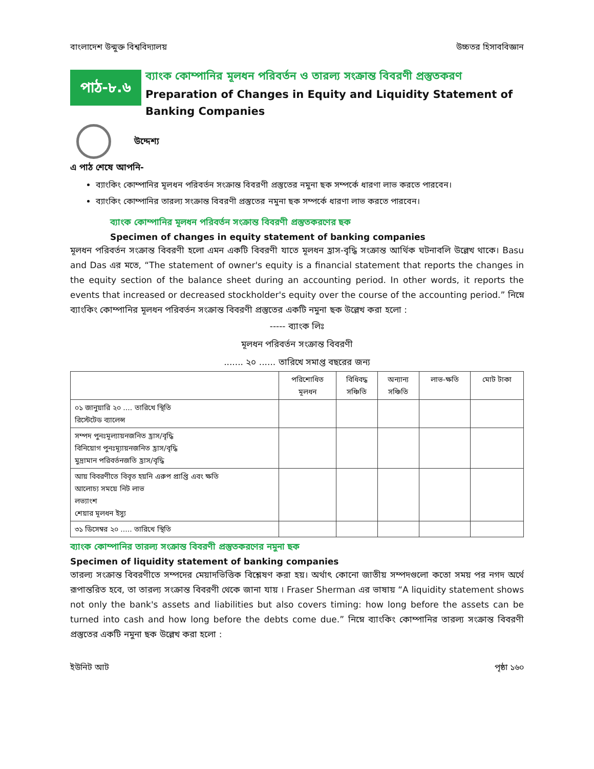বাংলাদেশ উন্মুক্ত বিশ্ববিদ্যালয় উচ্চতর হিসাববিজ্ঞান
পাঠ-৮.৬
ব্যাংক কোম্পানির মূলধন পরিবর্তন ও তারল্য সংক্রান্ত বিবরণী প্রস্তুতকরণ
Preparation of Changes in Equity and Liquidity Statement of Banking Companies
উদ্দেশ্য
এ পাঠ শেষে আপনি-
ব্যাংকিং কোম্পানির মূলধন পরিবর্তন সংক্রান্ত বিবরণী প্রস্তুতের নমুনা ছক সম্পর্কে ধারণা লাভ করতে পারবেন।
ব্যাংকিং কোম্পানির তারল্য সংক্রান্ত বিবরণী প্রস্তুতের নমুনা ছক সম্পর্কে ধারণা লাভ করতে পারবেন।
ব্যাংক কোম্পানির মূলধন পরিবর্তন সংক্রান্ত বিবরণী প্রস্তুতকরণের ছক
Specimen of changes in equity statement of banking companies
মূলধন পরিবর্তন সংক্রান্ত বিবরণী হলো এমন একটি বিবরণী যাতে মূলধন হ্রাস-বৃদ্ধি সংক্রান্ত আর্থিক ঘটনাবলি উল্লেখ থাকে। Basu and Das এর মতে, “The statement of owner's equity is a financial statement that reports the changes in the equity section of the balance sheet during an accounting period. In other words, it reports the events that increased or decreased stockholder's equity over the course of the accounting period.” নিম্নে ব্যাংকিং কোম্পানির মূলধন পরিবর্তন সংক্রান্ত বিবরণী প্রস্তুতের একটি নমুনা ছক উল্লেখ করা হলো :
----- ব্যাংক লিঃ
মূলধন পরিবর্তন সংক্রান্ত বিবরণী
....... ২০ ...... তারিখে সমাপ্ত বছরের জন্য
| | পরিশোধিত মূলধন | বিধিবদ্ধ সঞ্চিতি | অন্যান্য সঞ্চিতি | লাভ-ক্ষতি | মোট টাকা |
| --- | --- | --- | --- | --- | --- |
| ০১ জানুয়ারি ২০ .... তারিখে স্থিতি রিস্টেটেড ব্যালেন্স | | | | | |
| সম্পদ পুনঃমূল্যায়নজনিত হ্রাস/বৃদ্ধি বিনিয়োগ পুনঃম্যূায়নজনিত হ্রাস/বৃদ্ধি মুদ্রামান পরিবর্তনজতি হ্রাস/বৃদ্ধি | | | | | |
| আয় বিবরণীতে বিবৃত হয়নি এরুপ প্রাপ্তি এবং ক্ষতি আলোচ্য সময়ে নিট লাভ লভ্যাংশ শেয়ার মূলধন ইস্যু | | | | | |
| ৩১ ডিসেম্বর ২০ ..... তারিখে স্থিতি | | | | | |
ব্যাংক কোম্পানির তারল্য সংক্রান্ত বিবরণী প্রস্তুতকরণের নমুনা ছক
Specimen of liquidity statement of banking companies
তারল্য সংক্রান্ত বিবরণীতে সম্পদের মেয়াদভিত্তিক বিশ্লেষণ করা হয়। অর্থাৎ কোনো জাতীয় সম্পদগুলো কতো সময় পর নগদ অর্থে রূপান্তরিত হবে, তা তারল্য সংক্রান্ত বিবরণী থেকে জানা যায় । Fraser Sherman এর ভাষায় “A liquidity statement shows not only the bank's assets and liabilities but also covers timing: how long before the assets can be turned into cash and how long before the debts come due.” নিম্নে ব্যাংকিং কোম্পানির তারল্য সংক্রান্ত বিবরণী প্রস্তুতের একটি নমুনা ছক উল্লেখ করা হলো :
ইউনিট আট পৃষ্ঠা ১৬০